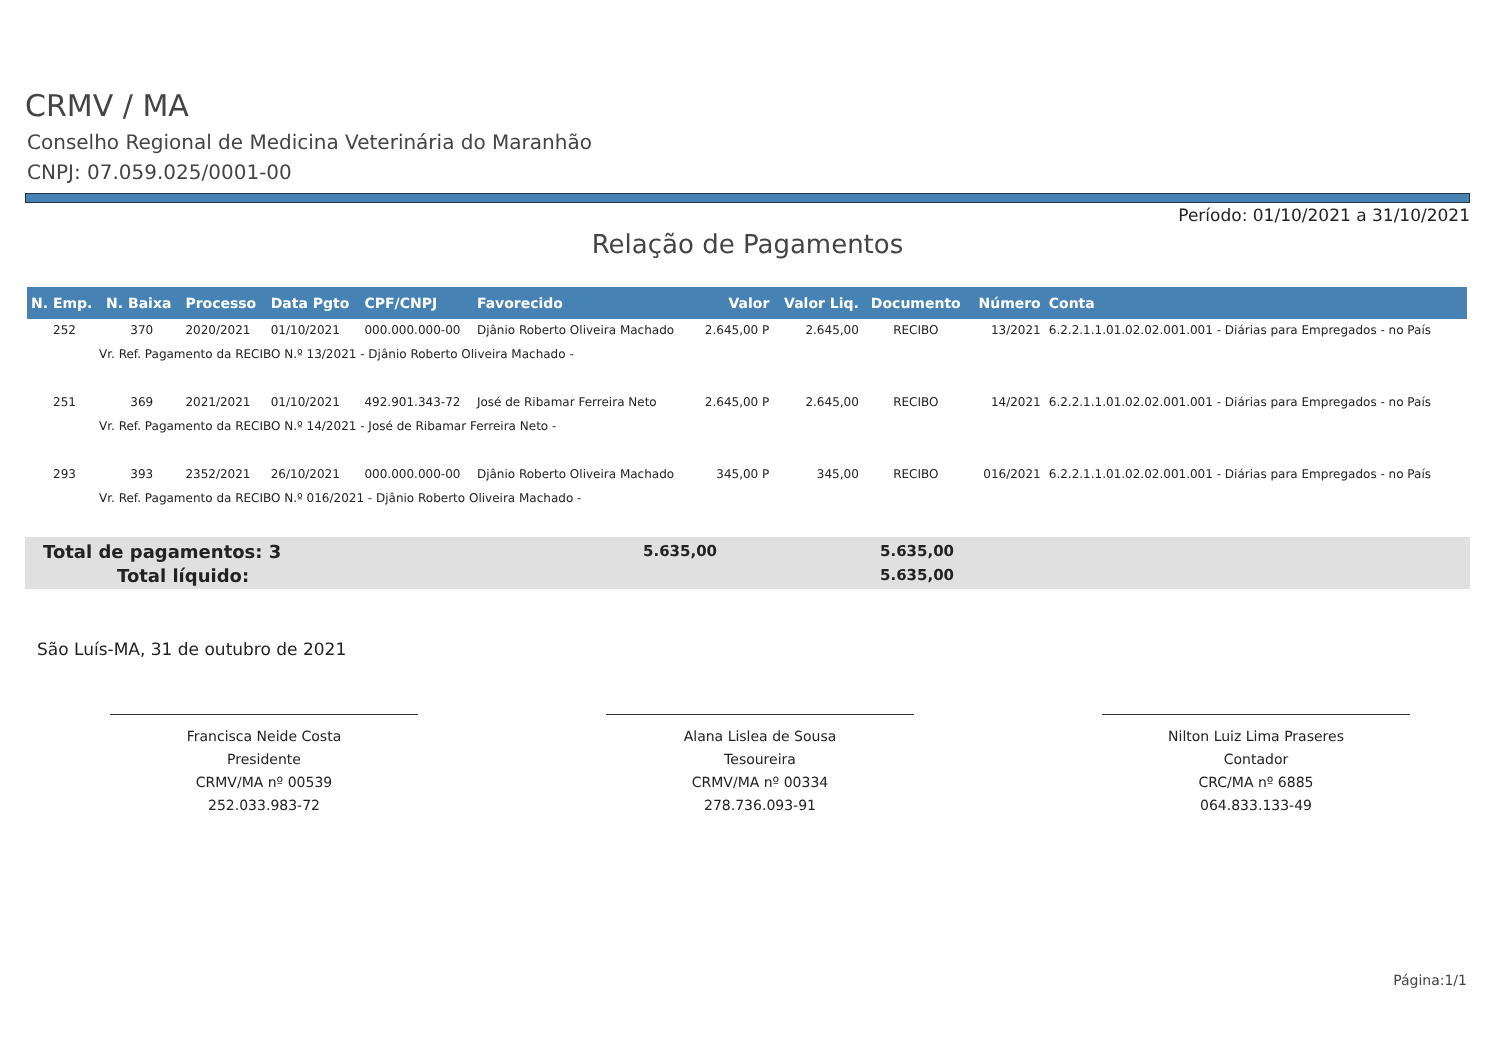CRMV / MA
Conselho Regional de Medicina Veterinária do Maranhão
CNPJ: 07.059.025/0001-00
Período: 01/10/2021 a 31/10/2021
Relação de Pagamentos
| N. Emp. | N. Baixa | Processo | Data Pgto | CPF/CNPJ | Favorecido | Valor | Valor Liq. | Documento | Número | Conta |
| --- | --- | --- | --- | --- | --- | --- | --- | --- | --- | --- |
| 252 | 370 | 2020/2021 | 01/10/2021 | 000.000.000-00 | Djânio Roberto Oliveira Machado | 2.645,00 P | 2.645,00 | RECIBO | 13/2021 | 6.2.2.1.1.01.02.02.001.001 - Diárias para Empregados - no País |
| Vr. Ref. Pagamento da RECIBO N.º 13/2021 - Djânio Roberto Oliveira Machado - | | | | | | | | | | |
| 251 | 369 | 2021/2021 | 01/10/2021 | 492.901.343-72 | José de Ribamar Ferreira Neto | 2.645,00 P | 2.645,00 | RECIBO | 14/2021 | 6.2.2.1.1.01.02.02.001.001 - Diárias para Empregados - no País |
| Vr. Ref. Pagamento da RECIBO N.º 14/2021 - José de Ribamar Ferreira Neto - | | | | | | | | | | |
| 293 | 393 | 2352/2021 | 26/10/2021 | 000.000.000-00 | Djânio Roberto Oliveira Machado | 345,00 P | 345,00 | RECIBO | 016/2021 | 6.2.2.1.1.01.02.02.001.001 - Diárias para Empregados - no País |
| Vr. Ref. Pagamento da RECIBO N.º 016/2021 - Djânio Roberto Oliveira Machado - | | | | | | | | | | |
Total de pagamentos: 3 5.635,00 5.635,00
Total líquido: 5.635,00
São Luís-MA, 31 de outubro de 2021
Francisca Neide Costa
Presidente
CRMV/MA nº 00539
252.033.983-72
Alana Lislea de Sousa
Tesoureira
CRMV/MA nº 00334
278.736.093-91
Nilton Luiz Lima Praseres
Contador
CRC/MA nº 6885
064.833.133-49
Página:1/1